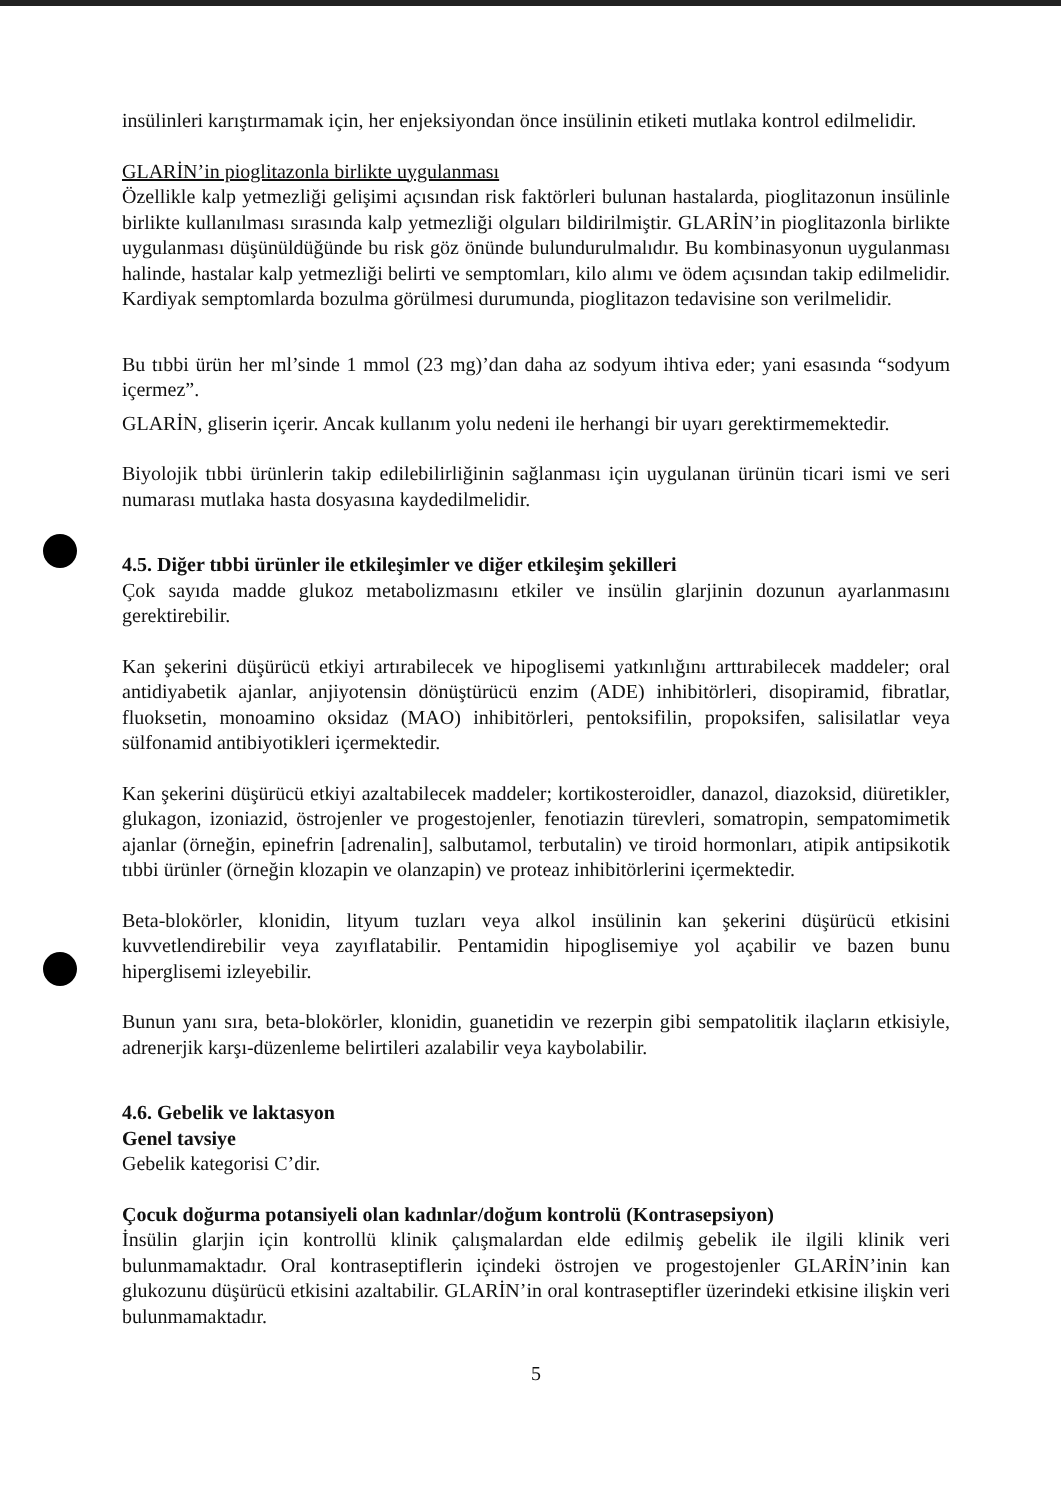insülinleri karıştırmamak için, her enjeksiyondan önce insülinin etiketi mutlaka kontrol edilmelidir.
GLARİN’in pioglitazonla birlikte uygulanması
Özellikle kalp yetmezliği gelişimi açısından risk faktörleri bulunan hastalarda, pioglitazonun insülinle birlikte kullanılması sırasında kalp yetmezliği olguları bildirilmiştir. GLARİN’in pioglitazonla birlikte uygulanması düşünüldüğünde bu risk göz önünde bulundurulmalıdır. Bu kombinasyonun uygulanması halinde, hastalar kalp yetmezliği belirti ve semptomları, kilo alımı ve ödem açısından takip edilmelidir. Kardiyak semptomlarda bozulma görülmesi durumunda, pioglitazon tedavisine son verilmelidir.
Bu tıbbi ürün her ml’sinde 1 mmol (23 mg)’dan daha az sodyum ihtiva eder; yani esasında “sodyum içermez”.
GLARİN, gliserin içerir. Ancak kullanım yolu nedeni ile herhangi bir uyarı gerektirmemektedir.
Biyolojik tıbbi ürünlerin takip edilebilirliğinin sağlanması için uygulanan ürünün ticari ismi ve seri numarası mutlaka hasta dosyasına kaydedilmelidir.
4.5. Diğer tıbbi ürünler ile etkileşimler ve diğer etkileşim şekilleri
Çok sayıda madde glukoz metabolizmasını etkiler ve insülin glarjinin dozunun ayarlanmasını gerektirebilir.
Kan şekerini düşürücü etkiyi artırabilecek ve hipoglisemi yatkınlığını arttırabilecek maddeler; oral antidiyabetik ajanlar, anjiyotensin dönüştürücü enzim (ADE) inhibitörleri, disopiramid, fibratlar, fluoksetin, monoamino oksidaz (MAO) inhibitörleri, pentoksifilin, propoksifen, salisilatlar veya sülfonamid antibiyotikleri içermektedir.
Kan şekerini düşürücü etkiyi azaltabilecek maddeler; kortikosteroidler, danazol, diazoksid, diüretikler, glukagon, izoniazid, östrojenler ve progestojenler, fenotiazin türevleri, somatropin, sempatomimetik ajanlar (örneğin, epinefrin [adrenalin], salbutamol, terbutalin) ve tiroid hormonları, atipik antipsikotik tıbbi ürünler (örneğin klozapin ve olanzapin) ve proteaz inhibitörlerini içermektedir.
Beta-blokörler, klonidin, lityum tuzları veya alkol insülinin kan şekerini düşürücü etkisini kuvvetlendirebilir veya zayıflatabilir. Pentamidin hipoglisemiye yol açabilir ve bazen bunu hiperglisemi izleyebilir.
Bunun yanı sıra, beta-blokörler, klonidin, guanetidin ve rezerpin gibi sempatolitik ilaçların etkisiyle, adrenerjik karşı-düzenleme belirtileri azalabilir veya kaybolabilir.
4.6. Gebelik ve laktasyon
Genel tavsiye
Gebelik kategorisi C’dir.
Çocuk doğurma potansiyeli olan kadınlar/doğum kontrolü (Kontrasepsiyon)
İnsülin glarjin için kontrollü klinik çalışmalardan elde edilmiş gebelik ile ilgili klinik veri bulunmamaktadır. Oral kontraseptiflerin içindeki östrojen ve progestojenler GLARİN’inin kan glukozunu düşürücü etkisini azaltabilir. GLARİN’in oral kontraseptifler üzerindeki etkisine ilişkin veri bulunmamaktadır.
5